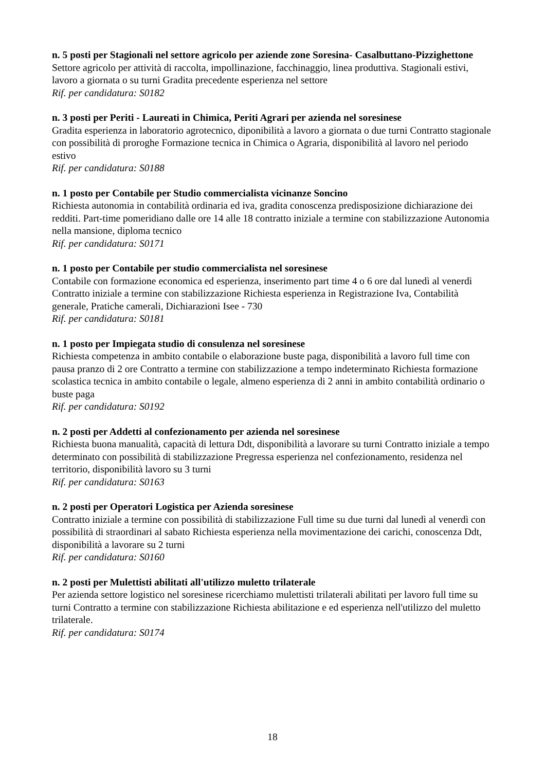n. 5 posti per Stagionali nel settore agricolo per aziende zone Soresina- Casalbuttano-Pizzighettone
Settore agricolo per attività di raccolta, impollinazione, facchinaggio, linea produttiva. Stagionali estivi, lavoro a giornata o su turni Gradita precedente esperienza nel settore
Rif. per candidatura: S0182
n. 3 posti per Periti - Laureati in Chimica, Periti Agrari per azienda nel soresinese
Gradita esperienza in laboratorio agrotecnico, diponibilità a lavoro a giornata o due turni Contratto stagionale con possibilità di proroghe Formazione tecnica in Chimica o Agraria, disponibilità al lavoro nel periodo estivo
Rif. per candidatura: S0188
n. 1 posto per Contabile per Studio commercialista vicinanze Soncino
Richiesta autonomia in contabilità ordinaria ed iva, gradita conoscenza predisposizione dichiarazione dei redditi. Part-time pomeridiano dalle ore 14 alle 18 contratto iniziale a termine con stabilizzazione Autonomia nella mansione, diploma tecnico
Rif. per candidatura: S0171
n. 1 posto per Contabile per studio commercialista nel soresinese
Contabile con formazione economica ed esperienza, inserimento part time 4 o 6 ore dal lunedì al venerdì Contratto iniziale a termine con stabilizzazione Richiesta esperienza in Registrazione Iva, Contabilità generale, Pratiche camerali, Dichiarazioni Isee - 730
Rif. per candidatura: S0181
n. 1 posto per Impiegata studio di consulenza nel soresinese
Richiesta competenza in ambito contabile o elaborazione buste paga, disponibilità a lavoro full time con pausa pranzo di 2 ore Contratto a termine con stabilizzazione a tempo indeterminato Richiesta formazione scolastica tecnica in ambito contabile o legale, almeno esperienza di 2 anni in ambito contabilità ordinario o buste paga
Rif. per candidatura: S0192
n. 2 posti per Addetti al confezionamento per azienda nel soresinese
Richiesta buona manualità, capacità di lettura Ddt, disponibilità a lavorare su turni Contratto iniziale a tempo determinato con possibilità di stabilizzazione Pregressa esperienza nel confezionamento, residenza nel territorio, disponibilità lavoro su 3 turni
Rif. per candidatura: S0163
n. 2 posti per Operatori Logistica per Azienda soresinese
Contratto iniziale a termine con possibilità di stabilizzazione Full time su due turni dal lunedì al venerdì con possibilità di straordinari al sabato Richiesta esperienza nella movimentazione dei carichi, conoscenza Ddt, disponibilità a lavorare su 2 turni
Rif. per candidatura: S0160
n. 2 posti per Mulettisti abilitati all'utilizzo muletto trilaterale
Per azienda settore logistico nel soresinese ricerchiamo mulettisti trilaterali abilitati per lavoro full time su turni Contratto a termine con stabilizzazione Richiesta abilitazione e ed esperienza nell'utilizzo del muletto trilaterale.
Rif. per candidatura: S0174
18